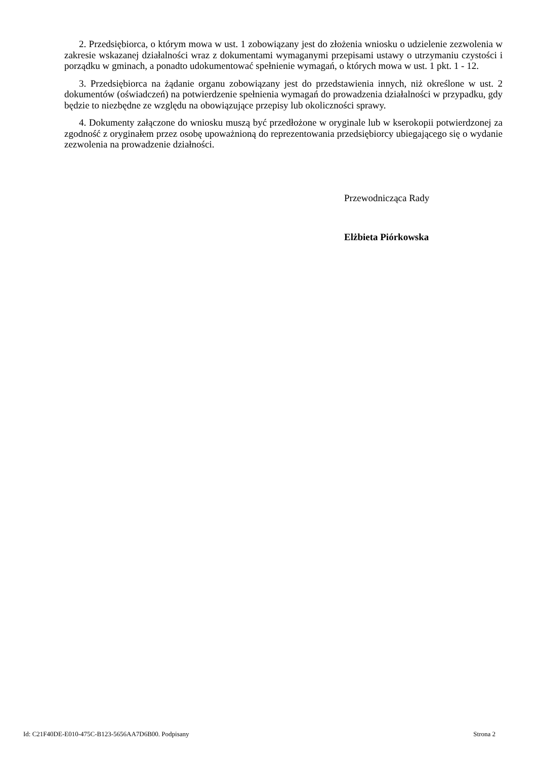2. Przedsiębiorca, o którym mowa w ust. 1 zobowiązany jest do złożenia wniosku o udzielenie zezwolenia w zakresie wskazanej działalności wraz z dokumentami wymaganymi przepisami ustawy o utrzymaniu czystości i porządku w gminach, a ponadto udokumentować spełnienie wymagań, o których mowa w ust. 1 pkt. 1 - 12.
3. Przedsiębiorca na żądanie organu zobowiązany jest do przedstawienia innych, niż określone w ust. 2 dokumentów (oświadczeń) na potwierdzenie spełnienia wymagań do prowadzenia działalności w przypadku, gdy będzie to niezbędne ze względu na obowiązujące przepisy lub okoliczności sprawy.
4. Dokumenty załączone do wniosku muszą być przedłożone w oryginale lub w kserokopii potwierdzonej za zgodność z oryginałem przez osobę upoważnioną do reprezentowania przedsiębiorcy ubiegającego się o wydanie zezwolenia na prowadzenie działności.
Przewodnicząca Rady
Elżbieta Piórkowska
Id: C21F40DE-E010-475C-B123-5656AA7D6B00. Podpisany Strona 2